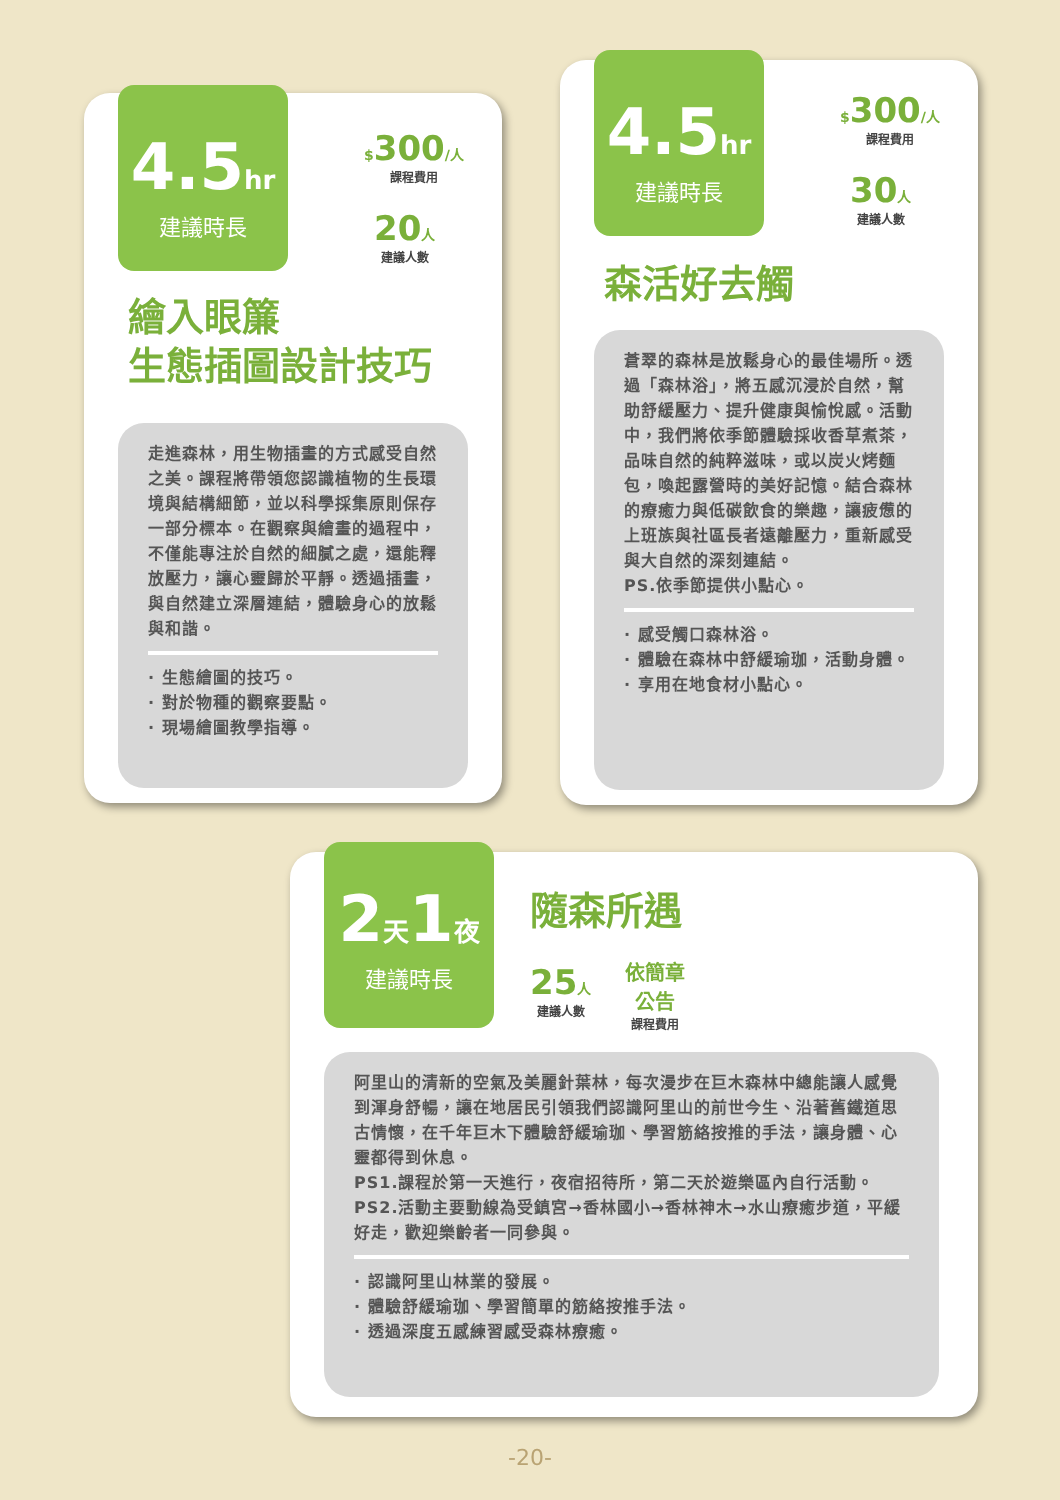4.5hr
建議時長
$300/人
課程費用
20人
建議人數
繪入眼簾
生態插圖設計技巧
走進森林，用生物插畫的方式感受自然之美。課程將帶領您認識植物的生長環境與結構細節，並以科學採集原則保存一部分標本。在觀察與繪畫的過程中，不僅能專注於自然的細膩之處，還能釋放壓力，讓心靈歸於平靜。透過插畫，與自然建立深層連結，體驗身心的放鬆與和諧。
· 生態繪圖的技巧。
· 對於物種的觀察要點。
· 現場繪圖教學指導。
4.5hr
建議時長
$300/人
課程費用
30人
建議人數
森活好去觸
蒼翠的森林是放鬆身心的最佳場所。透過「森林浴」，將五感沉浸於自然，幫助舒緩壓力、提升健康與愉悅感。活動中，我們將依季節體驗採收香草煮茶，品味自然的純粹滋味，或以炭火烤麵包，喚起露營時的美好記憶。結合森林的療癒力與低碳飲食的樂趣，讓疲憊的上班族與社區長者遠離壓力，重新感受與大自然的深刻連結。
PS.依季節提供小點心。
· 感受觸口森林浴。
· 體驗在森林中舒緩瑜珈，活動身體。
· 享用在地食材小點心。
2天1夜
建議時長
隨森所遇
25人
建議人數
依簡章
公告
課程費用
阿里山的清新的空氣及美麗針葉林，每次漫步在巨木森林中總能讓人感覺到渾身舒暢，讓在地居民引領我們認識阿里山的前世今生、沿著舊鐵道思古情懷，在千年巨木下體驗舒緩瑜珈、學習筋絡按推的手法，讓身體、心靈都得到休息。
PS1.課程於第一天進行，夜宿招待所，第二天於遊樂區內自行活動。
PS2.活動主要動線為受鎮宮→香林國小→香林神木→水山療癒步道，平緩好走，歡迎樂齡者一同參與。
· 認識阿里山林業的發展。
· 體驗舒緩瑜珈、學習簡單的筋絡按推手法。
· 透過深度五感練習感受森林療癒。
-20-